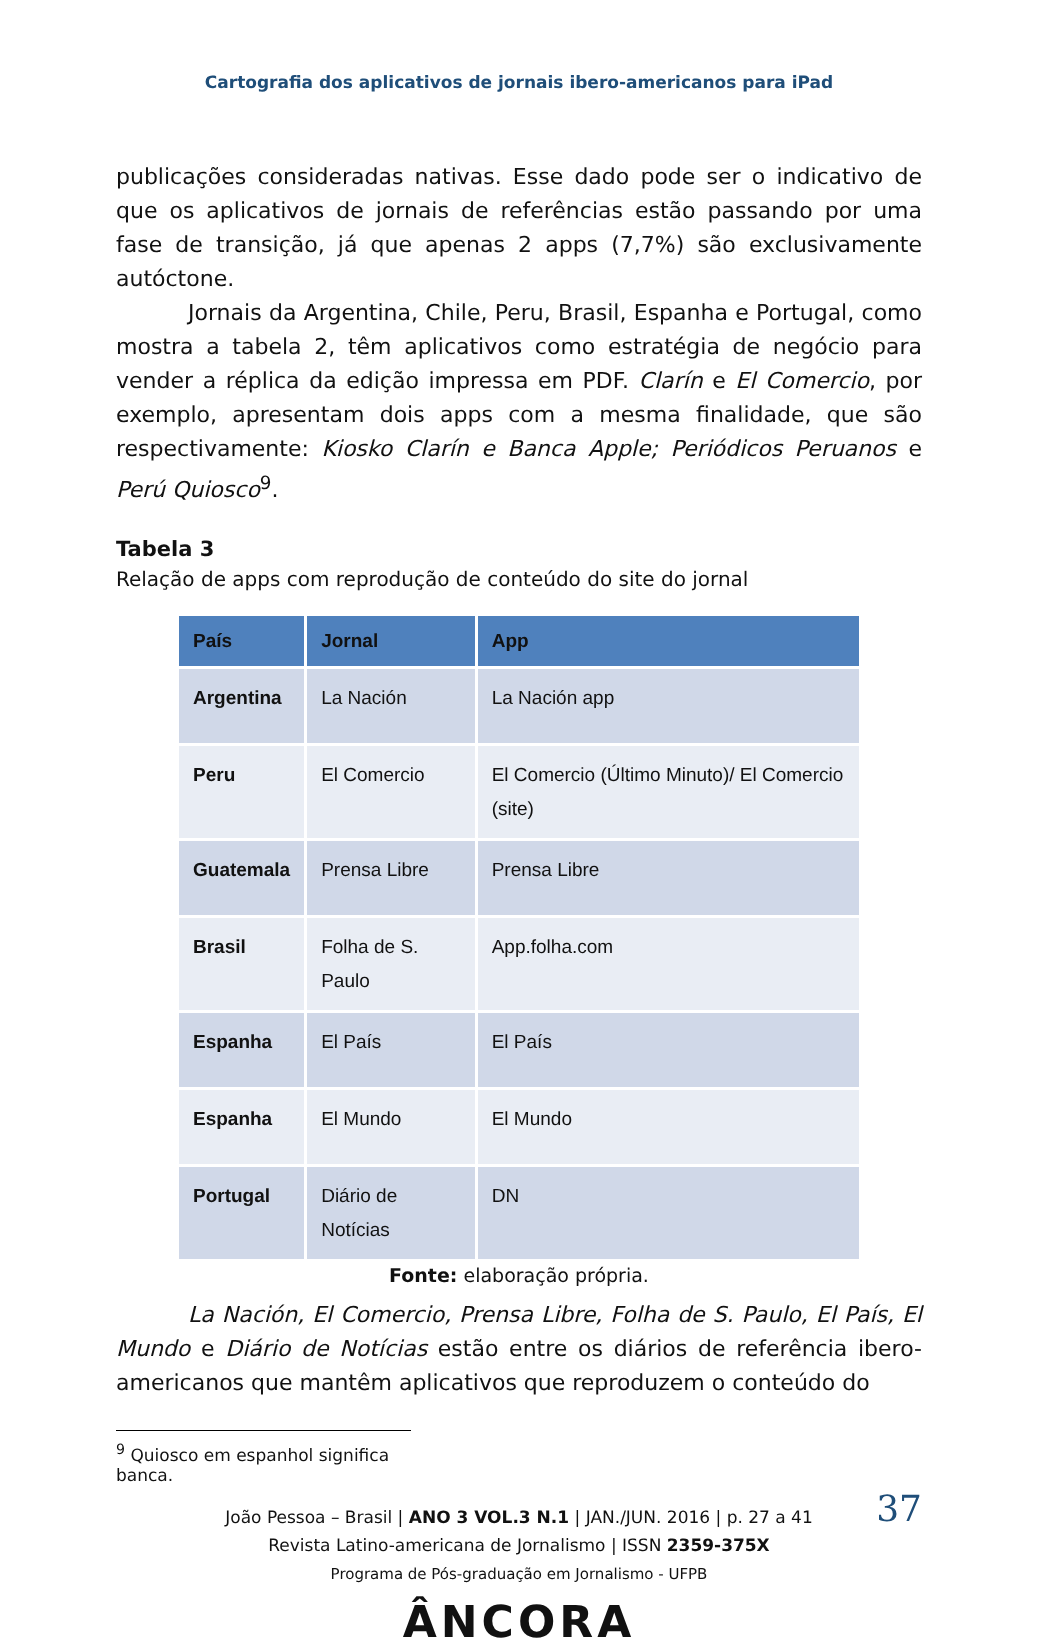Cartografia dos aplicativos de jornais ibero-americanos para iPad
publicações consideradas nativas. Esse dado pode ser o indicativo de que os aplicativos de jornais de referências estão passando por uma fase de transição, já que apenas 2 apps (7,7%) são exclusivamente autóctone.
Jornais da Argentina, Chile, Peru, Brasil, Espanha e Portugal, como mostra a tabela 2, têm aplicativos como estratégia de negócio para vender a réplica da edição impressa em PDF. Clarín e El Comercio, por exemplo, apresentam dois apps com a mesma finalidade, que são respectivamente: Kiosko Clarín e Banca Apple; Periódicos Peruanos e Perú Quiosco<sup>9</sup>.
Tabela 3
Relação de apps com reprodução de conteúdo do site do jornal
| País | Jornal | App |
| --- | --- | --- |
| Argentina | La Nación | La Nación app |
| Peru | El Comercio | El Comercio (Último Minuto)/ El Comercio (site) |
| Guatemala | Prensa Libre | Prensa Libre |
| Brasil | Folha de S. Paulo | App.folha.com |
| Espanha | El País | El País |
| Espanha | El Mundo | El Mundo |
| Portugal | Diário de Notícias | DN |
Fonte: elaboração própria.
La Nación, El Comercio, Prensa Libre, Folha de S. Paulo, El País, El Mundo e Diário de Notícias estão entre os diários de referência ibero-americanos que mantêm aplicativos que reproduzem o conteúdo do
<sup>9</sup> Quiosco em espanhol significa banca.
37 João Pessoa – Brasil | ANO 3 VOL.3 N.1 | JAN./JUN. 2016 | p. 27 a 41
Revista Latino-americana de Jornalismo | ISSN 2359-375X
Programa de Pós-graduação em Jornalismo - UFPB
ÂNCORA